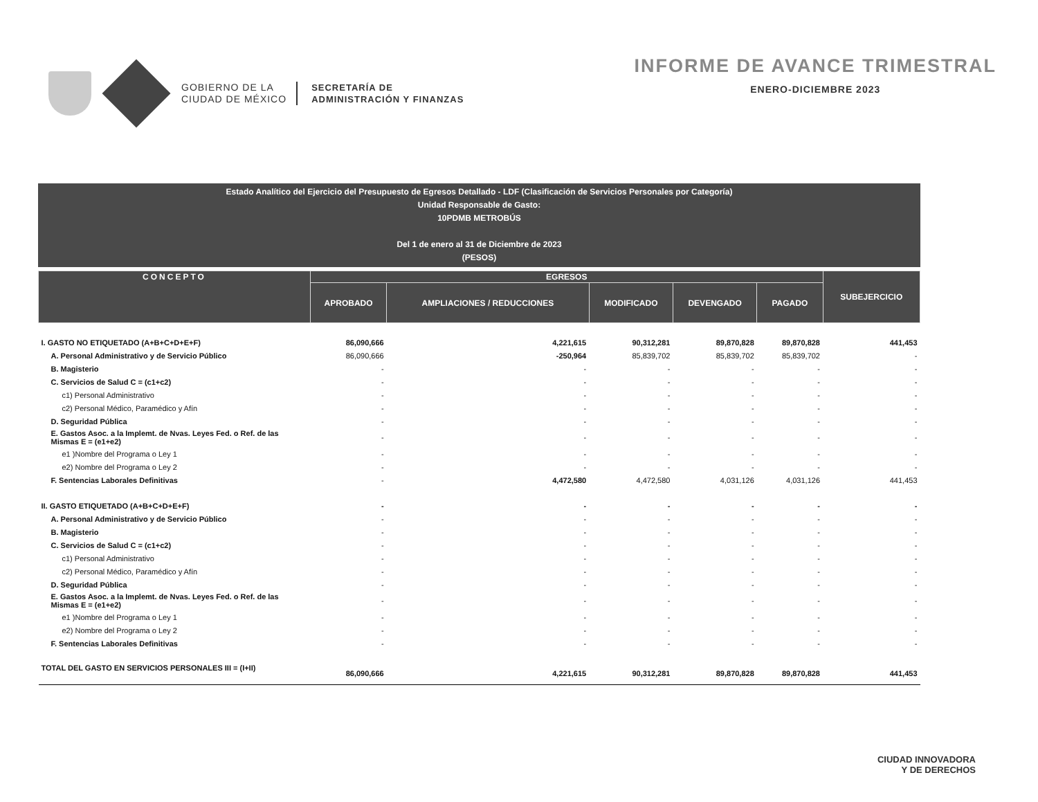GOBIERNO DE LA
CIUDAD DE MÉXICO
SECRETARÍA DE
ADMINISTRACIÓN Y FINANZAS
INFORME DE AVANCE TRIMESTRAL
ENERO-DICIEMBRE 2023
Estado Analítico del Ejercicio del Presupuesto de Egresos Detallado - LDF (Clasificación de Servicios Personales por Categoría)
Unidad Responsable de Gasto:
10PDMB METROBÚS
Del 1 de enero al 31 de Diciembre de 2023
(PESOS)
| CONCEPTO | EGRESOS | | | | | SUBEJERCICIO |
| --- | --- | --- | --- | --- | --- | --- |
| | APROBADO | AMPLIACIONES / REDUCCIONES | MODIFICADO | DEVENGADO | PAGADO | |
| I. GASTO NO ETIQUETADO (A+B+C+D+E+F) | 86,090,666 | 4,221,615 | 90,312,281 | 89,870,828 | 89,870,828 | 441,453 |
| A. Personal Administrativo y de Servicio Público | 86,090,666 | -250,964 | 85,839,702 | 85,839,702 | 85,839,702 | - |
| B. Magisterio | - | - | - | - | - | - |
| C. Servicios de Salud C = (c1+c2) | - | - | - | - | - | - |
| c1) Personal Administrativo | - | - | - | - | - | - |
| c2) Personal Médico, Paramédico y Afín | - | - | - | - | - | - |
| D. Seguridad Pública | - | - | - | - | - | - |
| E. Gastos Asoc. a la Implemt. de Nvas. Leyes Fed. o Ref. de las Mismas E = (e1+e2) | - | - | - | - | - | - |
| e1 )Nombre del Programa o Ley 1 | - | - | - | - | - | - |
| e2) Nombre del Programa o Ley 2 | - | - | - | - | - | - |
| F. Sentencias Laborales Definitivas | - | 4,472,580 | 4,472,580 | 4,031,126 | 4,031,126 | 441,453 |
| II. GASTO ETIQUETADO (A+B+C+D+E+F) | - | - | - | - | - | - |
| A. Personal Administrativo y de Servicio Público | - | - | - | - | - | - |
| B. Magisterio | - | - | - | - | - | - |
| C. Servicios de Salud C = (c1+c2) | - | - | - | - | - | - |
| c1) Personal Administrativo | - | - | - | - | - | - |
| c2) Personal Médico, Paramédico y Afín | - | - | - | - | - | - |
| D. Seguridad Pública | - | - | - | - | - | - |
| E. Gastos Asoc. a la Implemt. de Nvas. Leyes Fed. o Ref. de las Mismas E = (e1+e2) | - | - | - | - | - | - |
| e1 )Nombre del Programa o Ley 1 | - | - | - | - | - | - |
| e2) Nombre del Programa o Ley 2 | - | - | - | - | - | - |
| F. Sentencias Laborales Definitivas | - | - | - | - | - | - |
| TOTAL DEL GASTO EN SERVICIOS PERSONALES III = (I+II) | 86,090,666 | 4,221,615 | 90,312,281 | 89,870,828 | 89,870,828 | 441,453 |
CIUDAD INNOVADORA
Y DE DERECHOS